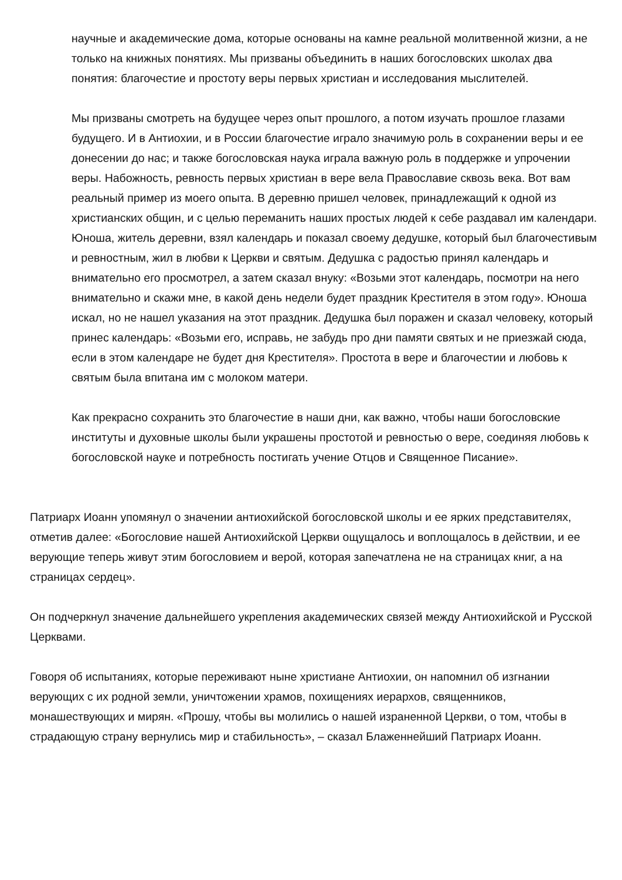научные и академические дома, которые основаны на камне реальной молитвенной жизни, а не только на книжных понятиях. Мы призваны объединить в наших богословских школах два понятия: благочестие и простоту веры первых христиан и исследования мыслителей.
Мы призваны смотреть на будущее через опыт прошлого, а потом изучать прошлое глазами будущего. И в Антиохии, и в России благочестие играло значимую роль в сохранении веры и ее донесении до нас; и также богословская наука играла важную роль в поддержке и упрочении веры. Набожность, ревность первых христиан в вере вела Православие сквозь века. Вот вам реальный пример из моего опыта. В деревню пришел человек, принадлежащий к одной из христианских общин, и с целью переманить наших простых людей к себе раздавал им календари. Юноша, житель деревни, взял календарь и показал своему дедушке, который был благочестивым и ревностным, жил в любви к Церкви и святым. Дедушка с радостью принял календарь и внимательно его просмотрел, а затем сказал внуку: «Возьми этот календарь, посмотри на него внимательно и скажи мне, в какой день недели будет праздник Крестителя в этом году». Юноша искал, но не нашел указания на этот праздник. Дедушка был поражен и сказал человеку, который принес календарь: «Возьми его, исправь, не забудь про дни памяти святых и не приезжай сюда, если в этом календаре не будет дня Крестителя». Простота в вере и благочестии и любовь к святым была впитана им с молоком матери.
Как прекрасно сохранить это благочестие в наши дни, как важно, чтобы наши богословские институты и духовные школы были украшены простотой и ревностью о вере, соединяя любовь к богословской науке и потребность постигать учение Отцов и Священное Писание».
Патриарх Иоанн упомянул о значении антиохийской богословской школы и ее ярких представителях, отметив далее: «Богословие нашей Антиохийской Церкви ощущалось и воплощалось в действии, и ее верующие теперь живут этим богословием и верой, которая запечатлена не на страницах книг, а на страницах сердец».
Он подчеркнул значение дальнейшего укрепления академических связей между Антиохийской и Русской Церквами.
Говоря об испытаниях, которые переживают ныне христиане Антиохии, он напомнил об изгнании верующих с их родной земли, уничтожении храмов, похищениях иерархов, священников, монашествующих и мирян. «Прошу, чтобы вы молились о нашей израненной Церкви, о том, чтобы в страдающую страну вернулись мир и стабильность», – сказал Блаженнейший Патриарх Иоанн.